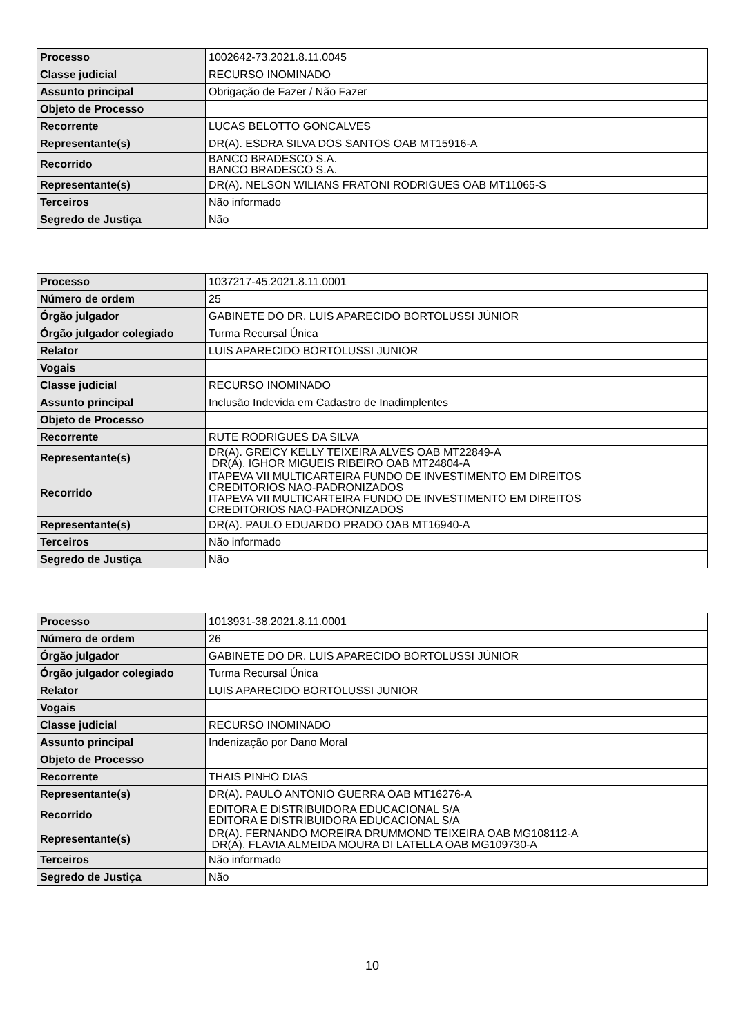| Processo | 1002642-73.2021.8.11.0045 |
| Classe judicial | RECURSO INOMINADO |
| Assunto principal | Obrigação de Fazer / Não Fazer |
| Objeto de Processo | |
| Recorrente | LUCAS BELOTTO GONCALVES |
| Representante(s) | DR(A). ESDRA SILVA DOS SANTOS OAB MT15916-A |
| Recorrido | BANCO BRADESCO S.A. BANCO BRADESCO S.A. |
| Representante(s) | DR(A). NELSON WILIANS FRATONI RODRIGUES OAB MT11065-S |
| Terceiros | Não informado |
| Segredo de Justiça | Não |
| Processo | 1037217-45.2021.8.11.0001 |
| Número de ordem | 25 |
| Órgão julgador | GABINETE DO DR. LUIS APARECIDO BORTOLUSSI JÚNIOR |
| Órgão julgador colegiado | Turma Recursal Única |
| Relator | LUIS APARECIDO BORTOLUSSI JUNIOR |
| Vogais | |
| Classe judicial | RECURSO INOMINADO |
| Assunto principal | Inclusão Indevida em Cadastro de Inadimplentes |
| Objeto de Processo | |
| Recorrente | RUTE RODRIGUES DA SILVA |
| Representante(s) | DR(A). GREICY KELLY TEIXEIRA ALVES OAB MT22849-A DR(A). IGHOR MIGUEIS RIBEIRO OAB MT24804-A |
| Recorrido | ITAPEVA VII MULTICARTEIRA FUNDO DE INVESTIMENTO EM DIREITOS CREDITORIOS NAO-PADRONIZADOS ITAPEVA VII MULTICARTEIRA FUNDO DE INVESTIMENTO EM DIREITOS CREDITORIOS NAO-PADRONIZADOS |
| Representante(s) | DR(A). PAULO EDUARDO PRADO OAB MT16940-A |
| Terceiros | Não informado |
| Segredo de Justiça | Não |
| Processo | 1013931-38.2021.8.11.0001 |
| Número de ordem | 26 |
| Órgão julgador | GABINETE DO DR. LUIS APARECIDO BORTOLUSSI JÚNIOR |
| Órgão julgador colegiado | Turma Recursal Única |
| Relator | LUIS APARECIDO BORTOLUSSI JUNIOR |
| Vogais | |
| Classe judicial | RECURSO INOMINADO |
| Assunto principal | Indenização por Dano Moral |
| Objeto de Processo | |
| Recorrente | THAIS PINHO DIAS |
| Representante(s) | DR(A). PAULO ANTONIO GUERRA OAB MT16276-A |
| Recorrido | EDITORA E DISTRIBUIDORA EDUCACIONAL S/A EDITORA E DISTRIBUIDORA EDUCACIONAL S/A |
| Representante(s) | DR(A). FERNANDO MOREIRA DRUMMOND TEIXEIRA OAB MG108112-A DR(A). FLAVIA ALMEIDA MOURA DI LATELLA OAB MG109730-A |
| Terceiros | Não informado |
| Segredo de Justiça | Não |
10